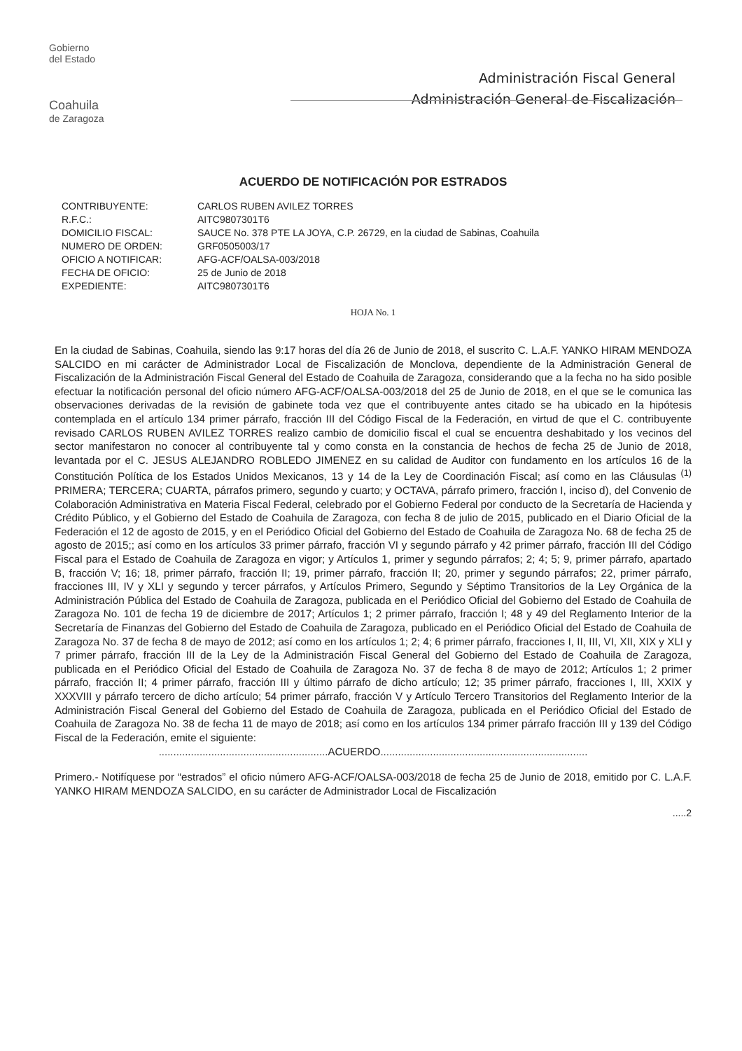Gobierno
del Estado
Coahuila
de Zaragoza
Administración Fiscal General
Administración General de Fiscalización
ACUERDO DE NOTIFICACIÓN POR ESTRADOS
| CONTRIBUYENTE: | CARLOS RUBEN AVILEZ TORRES |
| R.F.C.: | AITC9807301T6 |
| DOMICILIO FISCAL: | SAUCE No. 378 PTE LA JOYA, C.P. 26729, en la ciudad de Sabinas, Coahuila |
| NUMERO DE ORDEN: | GRF0505003/17 |
| OFICIO A NOTIFICAR: | AFG-ACF/OALSA-003/2018 |
| FECHA DE OFICIO: | 25 de Junio de 2018 |
| EXPEDIENTE: | AITC9807301T6 |
HOJA No. 1
En la ciudad de Sabinas, Coahuila, siendo las 9:17 horas del día 26 de Junio de 2018, el suscrito C. L.A.F. YANKO HIRAM MENDOZA SALCIDO en mi carácter de Administrador Local de Fiscalización de Monclova, dependiente de la Administración General de Fiscalización de la Administración Fiscal General del Estado de Coahuila de Zaragoza, considerando que a la fecha no ha sido posible efectuar la notificación personal del oficio número AFG-ACF/OALSA-003/2018 del 25 de Junio de 2018, en el que se le comunica las observaciones derivadas de la revisión de gabinete toda vez que el contribuyente antes citado se ha ubicado en la hipótesis contemplada en el artículo 134 primer párrafo, fracción III del Código Fiscal de la Federación, en virtud de que el C. contribuyente revisado CARLOS RUBEN AVILEZ TORRES realizo cambio de domicilio fiscal el cual se encuentra deshabitado y los vecinos del sector manifestaron no conocer al contribuyente tal y como consta en la constancia de hechos de fecha 25 de Junio de 2018, levantada por el C. JESUS ALEJANDRO ROBLEDO JIMENEZ en su calidad de Auditor con fundamento en los artículos 16 de la Constitución Política de los Estados Unidos Mexicanos, 13 y 14 de la Ley de Coordinación Fiscal; así como en las Cláusulas <sup>(1)</sup> PRIMERA; TERCERA; CUARTA, párrafos primero, segundo y cuarto; y OCTAVA, párrafo primero, fracción I, inciso d), del Convenio de Colaboración Administrativa en Materia Fiscal Federal, celebrado por el Gobierno Federal por conducto de la Secretaría de Hacienda y Crédito Público, y el Gobierno del Estado de Coahuila de Zaragoza, con fecha 8 de julio de 2015, publicado en el Diario Oficial de la Federación el 12 de agosto de 2015, y en el Periódico Oficial del Gobierno del Estado de Coahuila de Zaragoza No. 68 de fecha 25 de agosto de 2015;; así como en los artículos 33 primer párrafo, fracción VI y segundo párrafo y 42 primer párrafo, fracción III del Código Fiscal para el Estado de Coahuila de Zaragoza en vigor; y Artículos 1, primer y segundo párrafos; 2; 4; 5; 9, primer párrafo, apartado B, fracción V; 16; 18, primer párrafo, fracción II; 19, primer párrafo, fracción II; 20, primer y segundo párrafos; 22, primer párrafo, fracciones III, IV y XLI y segundo y tercer párrafos, y Artículos Primero, Segundo y Séptimo Transitorios de la Ley Orgánica de la Administración Pública del Estado de Coahuila de Zaragoza, publicada en el Periódico Oficial del Gobierno del Estado de Coahuila de Zaragoza No. 101 de fecha 19 de diciembre de 2017; Artículos 1; 2 primer párrafo, fracción I; 48 y 49 del Reglamento Interior de la Secretaría de Finanzas del Gobierno del Estado de Coahuila de Zaragoza, publicado en el Periódico Oficial del Estado de Coahuila de Zaragoza No. 37 de fecha 8 de mayo de 2012; así como en los artículos 1; 2; 4; 6 primer párrafo, fracciones I, II, III, VI, XII, XIX y XLI y 7 primer párrafo, fracción III de la Ley de la Administración Fiscal General del Gobierno del Estado de Coahuila de Zaragoza, publicada en el Periódico Oficial del Estado de Coahuila de Zaragoza No. 37 de fecha 8 de mayo de 2012; Artículos 1; 2 primer párrafo, fracción II; 4 primer párrafo, fracción III y último párrafo de dicho artículo; 12; 35 primer párrafo, fracciones I, III, XXIX y XXXVIII y párrafo tercero de dicho artículo; 54 primer párrafo, fracción V y Artículo Tercero Transitorios del Reglamento Interior de la Administración Fiscal General del Gobierno del Estado de Coahuila de Zaragoza, publicada en el Periódico Oficial del Estado de Coahuila de Zaragoza No. 38 de fecha 11 de mayo de 2018; así como en los artículos 134 primer párrafo fracción III y 139 del Código Fiscal de la Federación, emite el siguiente:
..........................................................ACUERDO.......................................................................
Primero.- Notifíquese por “estrados” el oficio número AFG-ACF/OALSA-003/2018 de fecha 25 de Junio de 2018, emitido por C. L.A.F. YANKO HIRAM MENDOZA SALCIDO, en su carácter de Administrador Local de Fiscalización
.....2